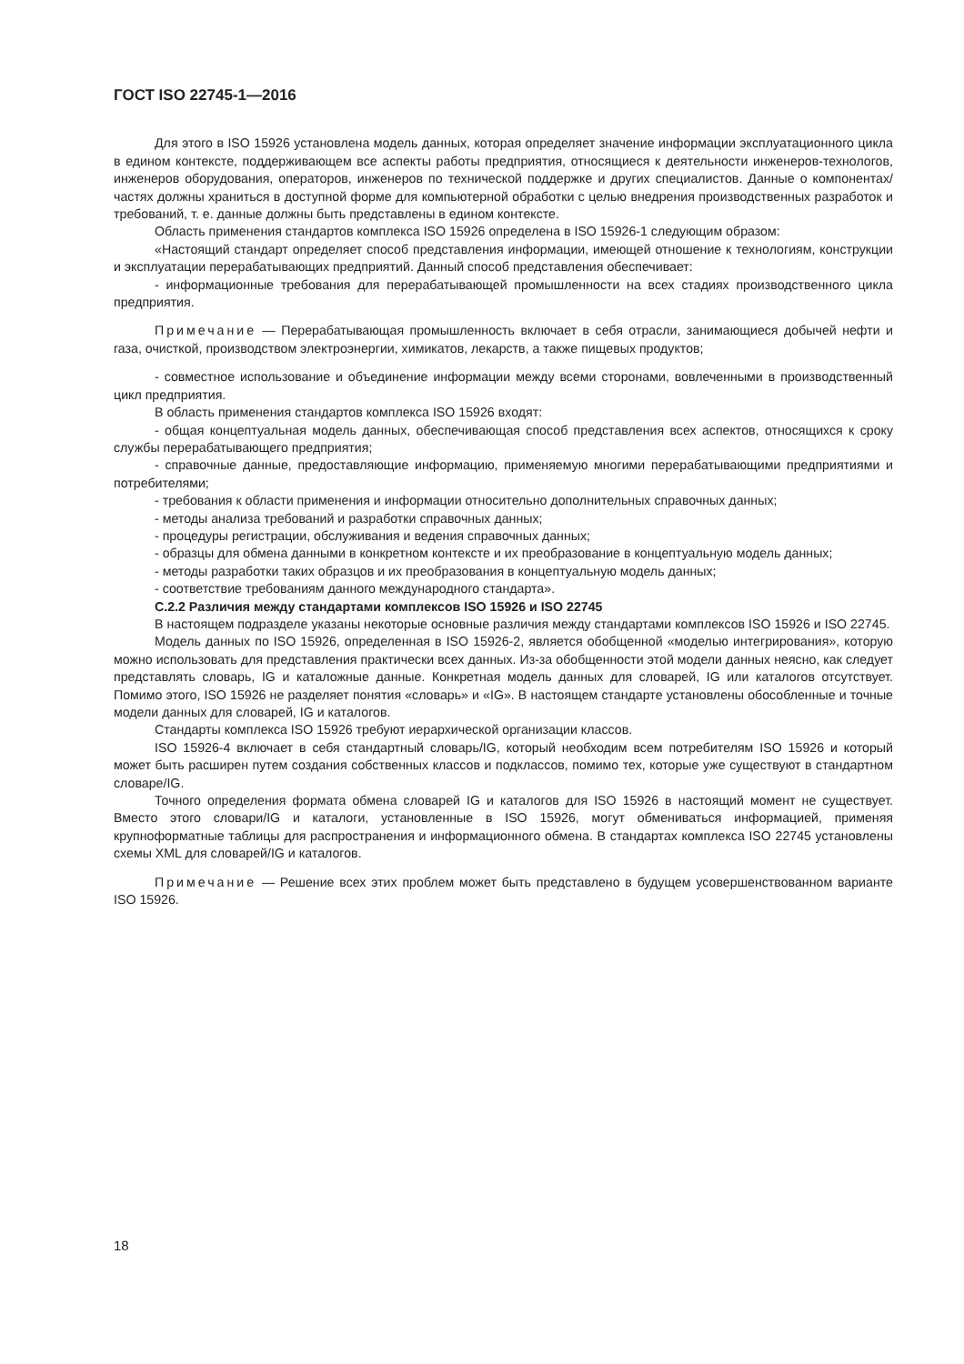ГОСТ ISO 22745-1—2016
Для этого в ISO 15926 установлена модель данных, которая определяет значение информации эксплуатационного цикла в едином контексте, поддерживающем все аспекты работы предприятия, относящиеся к деятельности инженеров-технологов, инженеров оборудования, операторов, инженеров по технической поддержке и других специалистов. Данные о компонентах/частях должны храниться в доступной форме для компьютерной обработки с целью внедрения производственных разработок и требований, т. е. данные должны быть представлены в едином контексте.
Область применения стандартов комплекса ISO 15926 определена в ISO 15926-1 следующим образом:
«Настоящий стандарт определяет способ представления информации, имеющей отношение к технологиям, конструкции и эксплуатации перерабатывающих предприятий. Данный способ представления обеспечивает:
- информационные требования для перерабатывающей промышленности на всех стадиях производственного цикла предприятия.
Примечание — Перерабатывающая промышленность включает в себя отрасли, занимающиеся добычей нефти и газа, очисткой, производством электроэнергии, химикатов, лекарств, а также пищевых продуктов;
- совместное использование и объединение информации между всеми сторонами, вовлеченными в производственный цикл предприятия.
В область применения стандартов комплекса ISO 15926 входят:
- общая концептуальная модель данных, обеспечивающая способ представления всех аспектов, относящихся к сроку службы перерабатывающего предприятия;
- справочные данные, предоставляющие информацию, применяемую многими перерабатывающими предприятиями и потребителями;
- требования к области применения и информации относительно дополнительных справочных данных;
- методы анализа требований и разработки справочных данных;
- процедуры регистрации, обслуживания и ведения справочных данных;
- образцы для обмена данными в конкретном контексте и их преобразование в концептуальную модель данных;
- методы разработки таких образцов и их преобразования в концептуальную модель данных;
- соответствие требованиям данного международного стандарта».
С.2.2 Различия между стандартами комплексов ISO 15926 и ISO 22745
В настоящем подразделе указаны некоторые основные различия между стандартами комплексов ISO 15926 и ISO 22745.
Модель данных по ISO 15926, определенная в ISO 15926-2, является обобщенной «моделью интегрирования», которую можно использовать для представления практически всех данных. Из-за обобщенности этой модели данных неясно, как следует представлять словарь, IG и каталожные данные. Конкретная модель данных для словарей, IG или каталогов отсутствует. Помимо этого, ISO 15926 не разделяет понятия «словарь» и «IG». В настоящем стандарте установлены обособленные и точные модели данных для словарей, IG и каталогов.
Стандарты комплекса ISO 15926 требуют иерархической организации классов.
ISO 15926-4 включает в себя стандартный словарь/IG, который необходим всем потребителям ISO 15926 и который может быть расширен путем создания собственных классов и подклассов, помимо тех, которые уже существуют в стандартном словаре/IG.
Точного определения формата обмена словарей IG и каталогов для ISO 15926 в настоящий момент не существует. Вместо этого словари/IG и каталоги, установленные в ISO 15926, могут обмениваться информацией, применяя крупноформатные таблицы для распространения и информационного обмена. В стандартах комплекса ISO 22745 установлены схемы XML для словарей/IG и каталогов.
Примечание — Решение всех этих проблем может быть представлено в будущем усовершенствованном варианте ISO 15926.
18